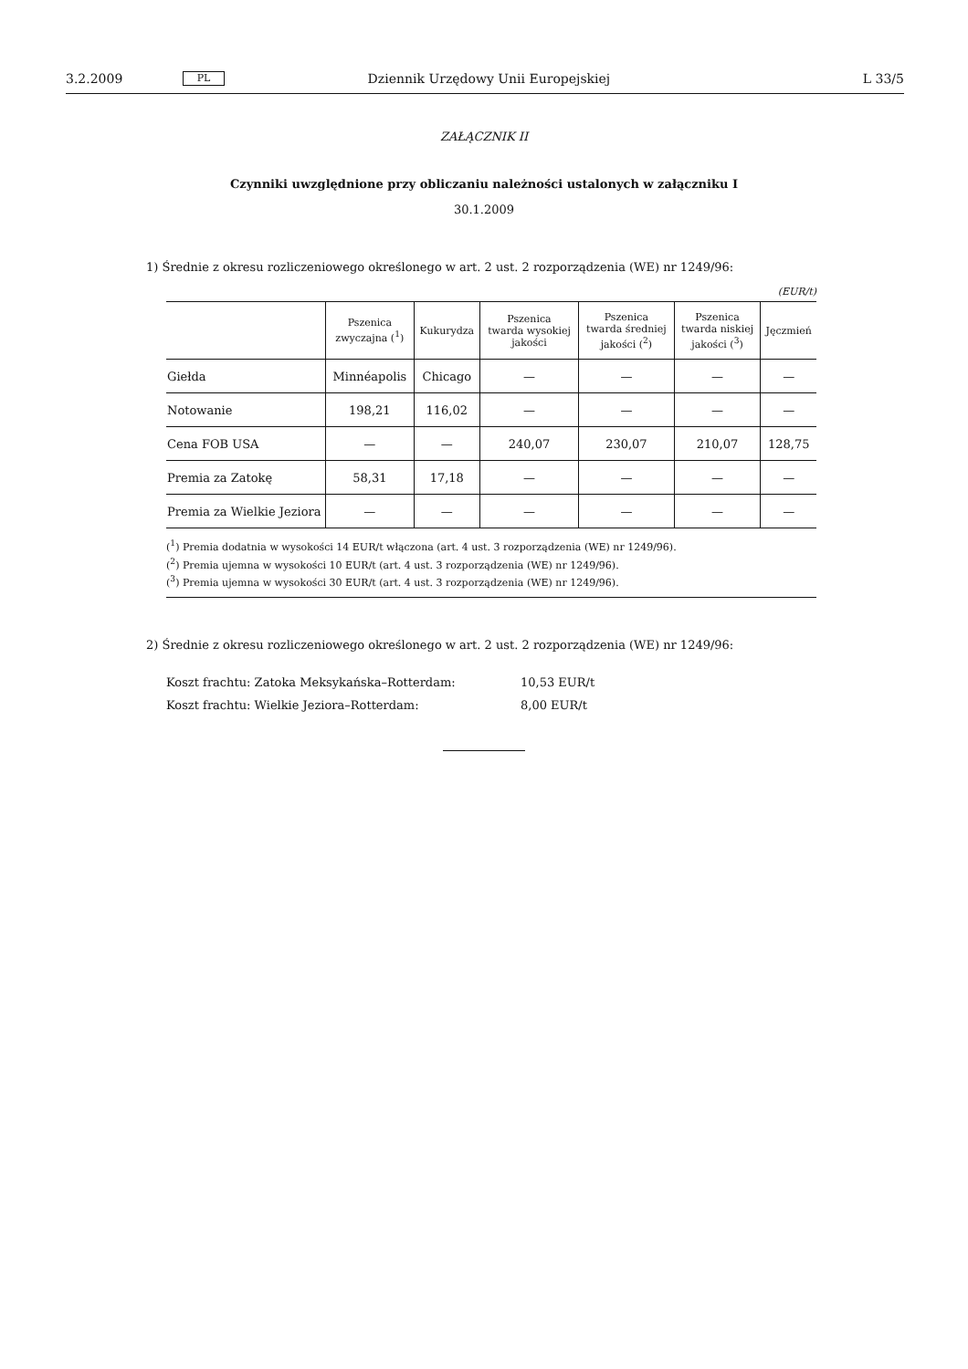3.2.2009 PL Dziennik Urzędowy Unii Europejskiej L 33/5
ZAŁĄCZNIK II
Czynniki uwzględnione przy obliczaniu należności ustalonych w załączniku I
30.1.2009
1) Średnie z okresu rozliczeniowego określonego w art. 2 ust. 2 rozporządzenia (WE) nr 1249/96:
(EUR/t)
| | Pszenica zwyczajna (<sup>1</sup>) | Kukurydza | Pszenica twarda wysokiej jakości | Pszenica twarda średniej jakości (<sup>2</sup>) | Pszenica twarda niskiej jakości (<sup>3</sup>) | Jęczmień |
| --- | --- | --- | --- | --- | --- | --- |
| Giełda | Minnéapolis | Chicago | — | — | — | — |
| Notowanie | 198,21 | 116,02 | — | — | — | — |
| Cena FOB USA | — | — | 240,07 | 230,07 | 210,07 | 128,75 |
| Premia za Zatokę | 58,31 | 17,18 | — | — | — | — |
| Premia za Wielkie Jeziora | — | — | — | — | — | — |
(<sup>1</sup>) Premia dodatnia w wysokości 14 EUR/t włączona (art. 4 ust. 3 rozporządzenia (WE) nr 1249/96).
(<sup>2</sup>) Premia ujemna w wysokości 10 EUR/t (art. 4 ust. 3 rozporządzenia (WE) nr 1249/96).
(<sup>3</sup>) Premia ujemna w wysokości 30 EUR/t (art. 4 ust. 3 rozporządzenia (WE) nr 1249/96).
2) Średnie z okresu rozliczeniowego określonego w art. 2 ust. 2 rozporządzenia (WE) nr 1249/96:
Koszt frachtu: Zatoka Meksykańska–Rotterdam: 10,53 EUR/t
Koszt frachtu: Wielkie Jeziora–Rotterdam: 8,00 EUR/t